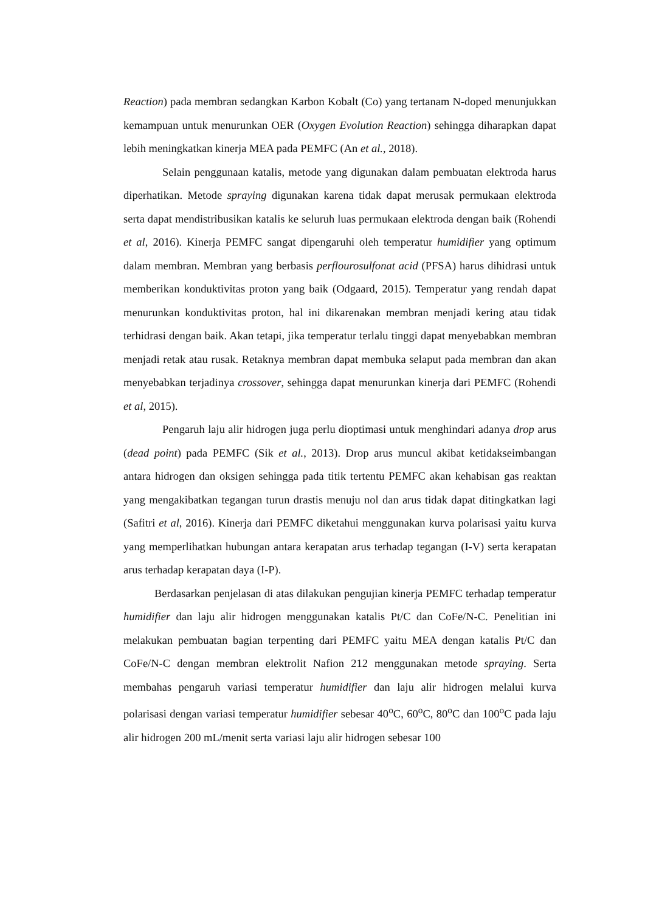Reaction) pada membran sedangkan Karbon Kobalt (Co) yang tertanam N-doped menunjukkan kemampuan untuk menurunkan OER (Oxygen Evolution Reaction) sehingga diharapkan dapat lebih meningkatkan kinerja MEA pada PEMFC (An et al., 2018).
Selain penggunaan katalis, metode yang digunakan dalam pembuatan elektroda harus diperhatikan. Metode spraying digunakan karena tidak dapat merusak permukaan elektroda serta dapat mendistribusikan katalis ke seluruh luas permukaan elektroda dengan baik (Rohendi et al, 2016). Kinerja PEMFC sangat dipengaruhi oleh temperatur humidifier yang optimum dalam membran. Membran yang berbasis perflourosulfonat acid (PFSA) harus dihidrasi untuk memberikan konduktivitas proton yang baik (Odgaard, 2015). Temperatur yang rendah dapat menurunkan konduktivitas proton, hal ini dikarenakan membran menjadi kering atau tidak terhidrasi dengan baik. Akan tetapi, jika temperatur terlalu tinggi dapat menyebabkan membran menjadi retak atau rusak. Retaknya membran dapat membuka selaput pada membran dan akan menyebabkan terjadinya crossover, sehingga dapat menurunkan kinerja dari PEMFC (Rohendi et al, 2015).
Pengaruh laju alir hidrogen juga perlu dioptimasi untuk menghindari adanya drop arus (dead point) pada PEMFC (Sik et al., 2013). Drop arus muncul akibat ketidakseimbangan antara hidrogen dan oksigen sehingga pada titik tertentu PEMFC akan kehabisan gas reaktan yang mengakibatkan tegangan turun drastis menuju nol dan arus tidak dapat ditingkatkan lagi (Safitri et al, 2016). Kinerja dari PEMFC diketahui menggunakan kurva polarisasi yaitu kurva yang memperlihatkan hubungan antara kerapatan arus terhadap tegangan (I-V) serta kerapatan arus terhadap kerapatan daya (I-P).
Berdasarkan penjelasan di atas dilakukan pengujian kinerja PEMFC terhadap temperatur humidifier dan laju alir hidrogen menggunakan katalis Pt/C dan CoFe/N-C. Penelitian ini melakukan pembuatan bagian terpenting dari PEMFC yaitu MEA dengan katalis Pt/C dan CoFe/N-C dengan membran elektrolit Nafion 212 menggunakan metode spraying. Serta membahas pengaruh variasi temperatur humidifier dan laju alir hidrogen melalui kurva polarisasi dengan variasi temperatur humidifier sebesar 40<sup>o</sup>C, 60<sup>o</sup>C, 80<sup>o</sup>C dan 100<sup>o</sup>C pada laju alir hidrogen 200 mL/menit serta variasi laju alir hidrogen sebesar 100